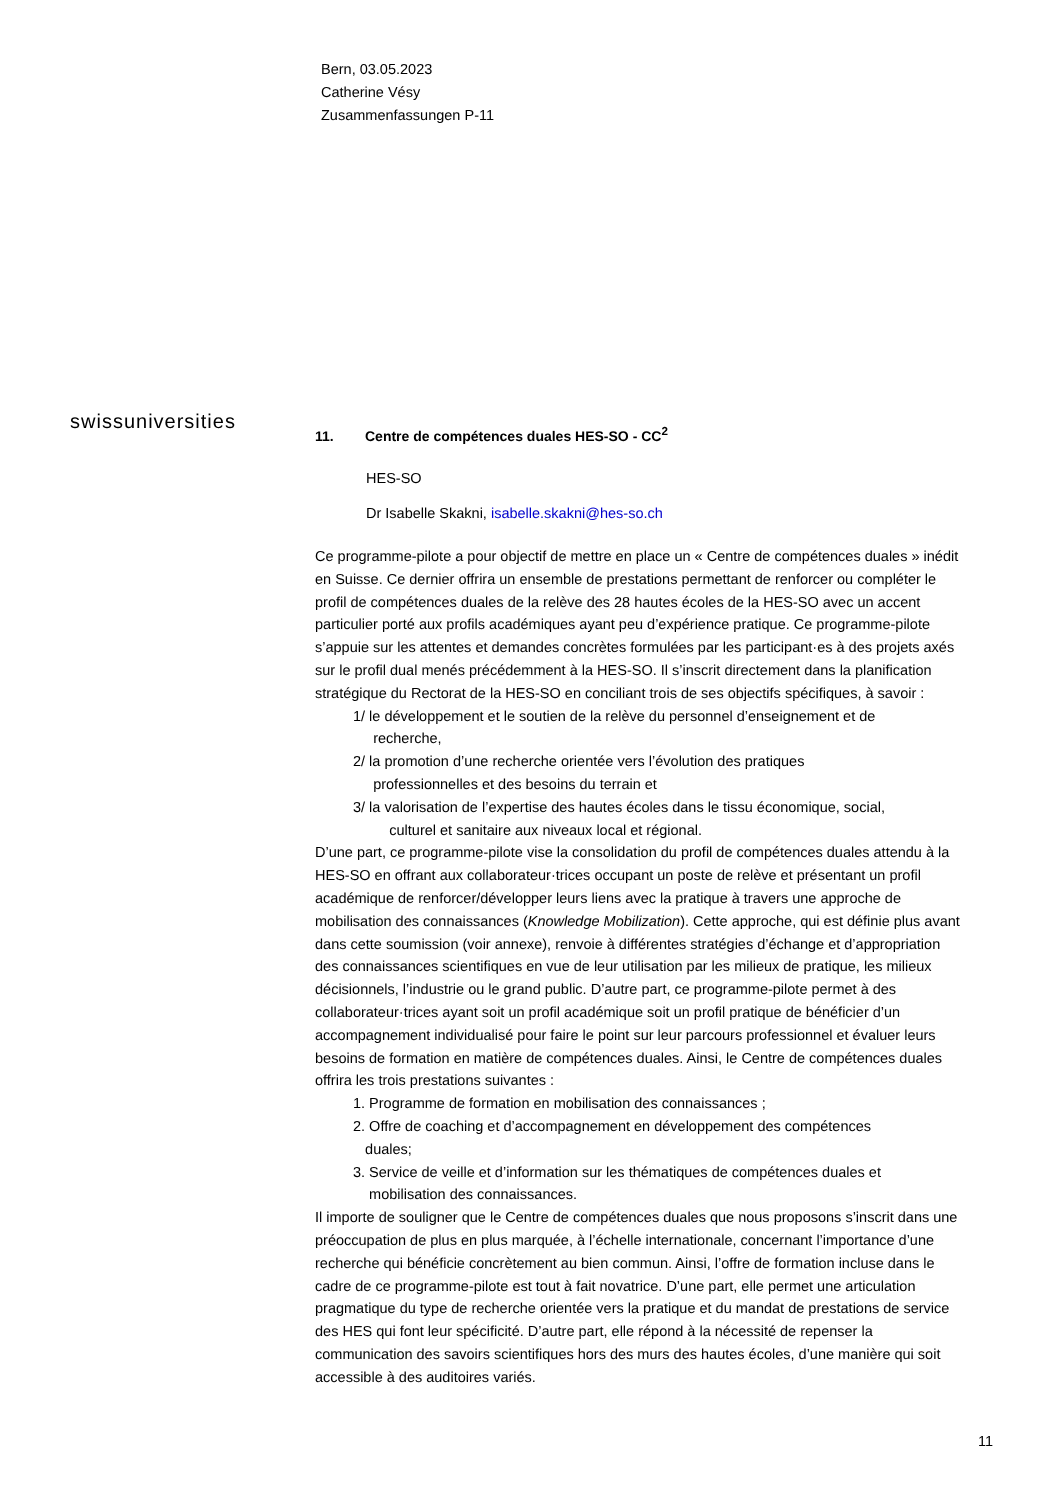Bern, 03.05.2023
Catherine Vésy
Zusammenfassungen P-11
swissuniversities
11. Centre de compétences duales HES-SO - CC<sup>2</sup>
HES-SO
Dr Isabelle Skakni, isabelle.skakni@hes-so.ch
Ce programme-pilote a pour objectif de mettre en place un « Centre de compétences duales » inédit en Suisse. Ce dernier offrira un ensemble de prestations permettant de renforcer ou compléter le profil de compétences duales de la relève des 28 hautes écoles de la HES-SO avec un accent particulier porté aux profils académiques ayant peu d’expérience pratique. Ce programme-pilote s’appuie sur les attentes et demandes concrètes formulées par les participant·es à des projets axés sur le profil dual menés précédemment à la HES-SO. Il s’inscrit directement dans la planification stratégique du Rectorat de la HES-SO en conciliant trois de ses objectifs spécifiques, à savoir :
1/ le développement et le soutien de la relève du personnel d’enseignement et de
recherche,
2/ la promotion d’une recherche orientée vers l’évolution des pratiques
professionnelles et des besoins du terrain et
3/ la valorisation de l’expertise des hautes écoles dans le tissu économique, social,
culturel et sanitaire aux niveaux local et régional.
D’une part, ce programme-pilote vise la consolidation du profil de compétences duales attendu à la HES-SO en offrant aux collaborateur·trices occupant un poste de relève et présentant un profil académique de renforcer/développer leurs liens avec la pratique à travers une approche de mobilisation des connaissances (Knowledge Mobilization). Cette approche, qui est définie plus avant dans cette soumission (voir annexe), renvoie à différentes stratégies d’échange et d’appropriation des connaissances scientifiques en vue de leur utilisation par les milieux de pratique, les milieux décisionnels, l’industrie ou le grand public. D’autre part, ce programme-pilote permet à des collaborateur·trices ayant soit un profil académique soit un profil pratique de bénéficier d’un accompagnement individualisé pour faire le point sur leur parcours professionnel et évaluer leurs besoins de formation en matière de compétences duales. Ainsi, le Centre de compétences duales offrira les trois prestations suivantes :
1. Programme de formation en mobilisation des connaissances ;
2. Offre de coaching et d’accompagnement en développement des compétences
duales;
3. Service de veille et d’information sur les thématiques de compétences duales et
mobilisation des connaissances.
Il importe de souligner que le Centre de compétences duales que nous proposons s’inscrit dans une préoccupation de plus en plus marquée, à l’échelle internationale, concernant l’importance d’une recherche qui bénéficie concrètement au bien commun. Ainsi, l’offre de formation incluse dans le cadre de ce programme-pilote est tout à fait novatrice. D’une part, elle permet une articulation pragmatique du type de recherche orientée vers la pratique et du mandat de prestations de service des HES qui font leur spécificité. D’autre part, elle répond à la nécessité de repenser la communication des savoirs scientifiques hors des murs des hautes écoles, d’une manière qui soit accessible à des auditoires variés.
11